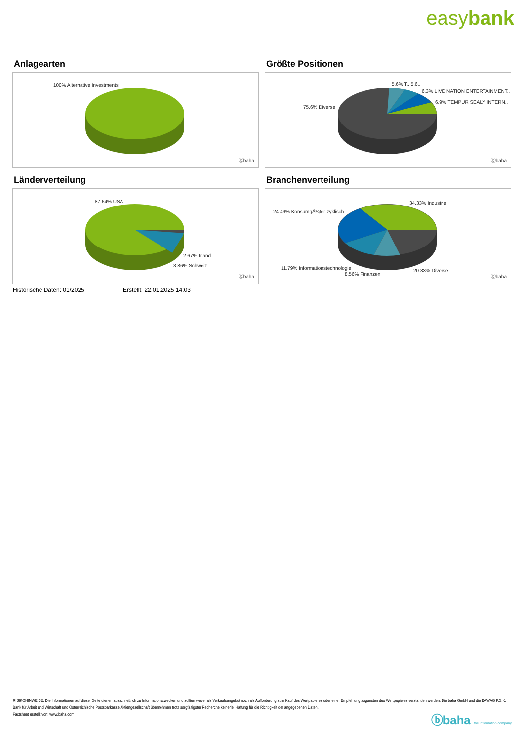easybank
Anlagearten
100% Alternative Investments
ⓑbaha
Größte Positionen
5.6% T.. 5.6..
6.3% LIVE NATION ENTERTAINMENT..
6.9% TEMPUR SEALY INTERN..
75.6% Diverse
ⓑbaha
Länderverteilung
87.64% USA
2.67% Irland
3.86% Schweiz
ⓑbaha
Branchenverteilung
34.33% Industrie
24.49% KonsumgÃ¼ter zyklisch
11.79% Informationstechnologie
8.56% Finanzen
20.83% Diverse
ⓑbaha
Historische Daten: 01/2025 Erstellt: 22.01.2025 14:03
RISIKOHINWEISE: Die Informationen auf dieser Seite dienen ausschließlich zu Informationszwecken und sollten weder als Verkaufsangebot noch als Aufforderung zum Kauf des Wertpapieres oder einer Empfehlung zugunsten des Wertpapieres verstanden werden. Die baha GmbH und die BAWAG P.S.K. Bank für Arbeit und Wirtschaft und Österreichische Postsparkasse Aktiengesellschaft übernehmen trotz sorgfältigster Recherche keinerlei Haftung für die Richtigkeit der angegebenen Daten.
Factsheet erstellt von: www.baha.com
ⓑbaha the information company